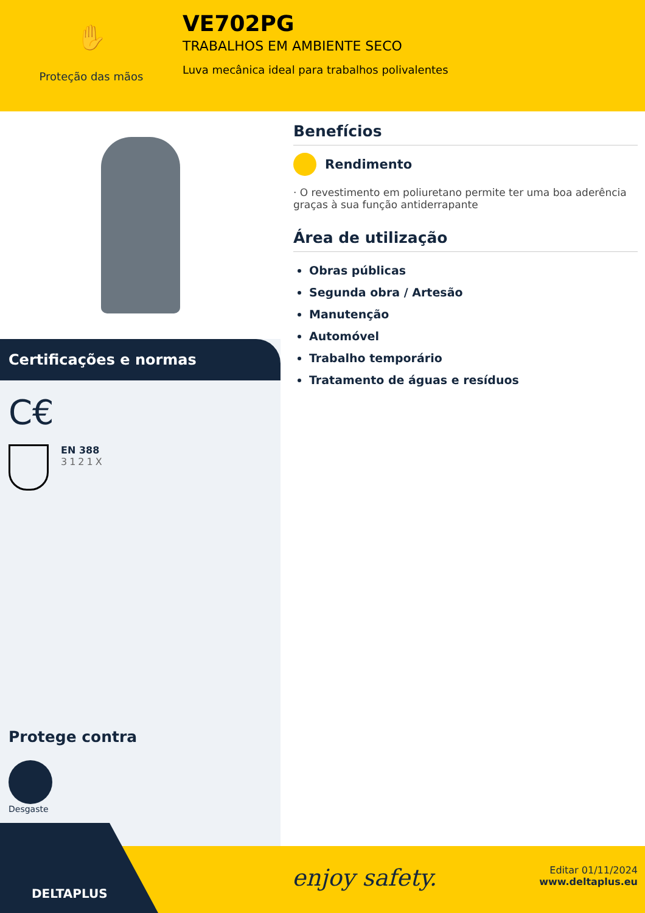✋
Proteção das mãos
VE702PG
TRABALHOS EM AMBIENTE SECO
Luva mecânica ideal para trabalhos polivalentes
Certificações e normas
C€
EN 388
3121X
Protege contra
Desgaste
Benefícios
Rendimento
· O revestimento em poliuretano permite ter uma boa aderência graças à sua função antiderrapante
Área de utilização
Obras públicas
Segunda obra / Artesão
Manutenção
Automóvel
Trabalho temporário
Tratamento de águas e resíduos
enjoy safety.
Editar 01/11/2024
www.deltaplus.eu
DELTAPLUS